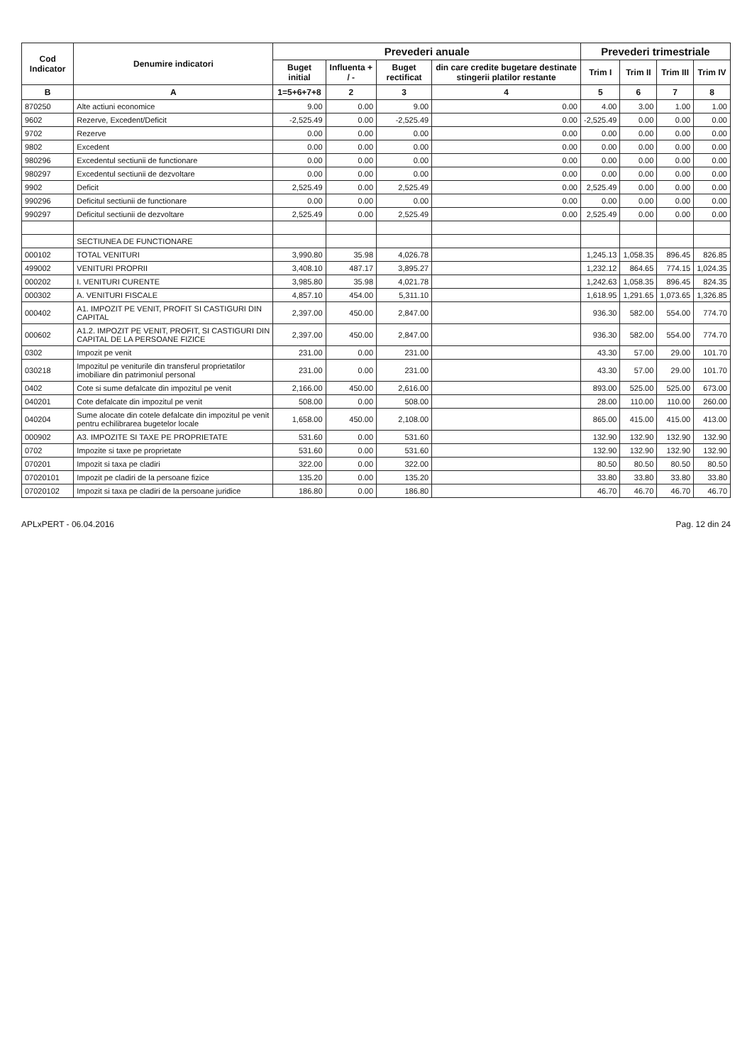| Cod Indicator | Denumire indicatori | Prevederi anuale | | | | Prevederi trimestriale | | | |
| --- | --- | --- | --- | --- | --- | --- | --- | --- | --- |
| | | Buget initial | Influenta + / - | Buget rectificat | din care credite bugetare destinate stingerii platilor restante | Trim I | Trim II | Trim III | Trim IV |
| B | A | 1=5+6+7+8 | 2 | 3 | 4 | 5 | 6 | 7 | 8 |
| 870250 | Alte actiuni economice | 9.00 | 0.00 | 9.00 | 0.00 | 4.00 | 3.00 | 1.00 | 1.00 |
| 9602 | Rezerve, Excedent/Deficit | -2,525.49 | 0.00 | -2,525.49 | 0.00 | -2,525.49 | 0.00 | 0.00 | 0.00 |
| 9702 | Rezerve | 0.00 | 0.00 | 0.00 | 0.00 | 0.00 | 0.00 | 0.00 | 0.00 |
| 9802 | Excedent | 0.00 | 0.00 | 0.00 | 0.00 | 0.00 | 0.00 | 0.00 | 0.00 |
| 980296 | Excedentul sectiunii de functionare | 0.00 | 0.00 | 0.00 | 0.00 | 0.00 | 0.00 | 0.00 | 0.00 |
| 980297 | Excedentul sectiunii de dezvoltare | 0.00 | 0.00 | 0.00 | 0.00 | 0.00 | 0.00 | 0.00 | 0.00 |
| 9902 | Deficit | 2,525.49 | 0.00 | 2,525.49 | 0.00 | 2,525.49 | 0.00 | 0.00 | 0.00 |
| 990296 | Deficitul sectiunii de functionare | 0.00 | 0.00 | 0.00 | 0.00 | 0.00 | 0.00 | 0.00 | 0.00 |
| 990297 | Deficitul sectiunii de dezvoltare | 2,525.49 | 0.00 | 2,525.49 | 0.00 | 2,525.49 | 0.00 | 0.00 | 0.00 |
| | SECTIUNEA DE FUNCTIONARE | | | | | | | | |
| 000102 | TOTAL VENITURI | 3,990.80 | 35.98 | 4,026.78 | | 1,245.13 | 1,058.35 | 896.45 | 826.85 |
| 499002 | VENITURI PROPRII | 3,408.10 | 487.17 | 3,895.27 | | 1,232.12 | 864.65 | 774.15 | 1,024.35 |
| 000202 | I. VENITURI CURENTE | 3,985.80 | 35.98 | 4,021.78 | | 1,242.63 | 1,058.35 | 896.45 | 824.35 |
| 000302 | A. VENITURI FISCALE | 4,857.10 | 454.00 | 5,311.10 | | 1,618.95 | 1,291.65 | 1,073.65 | 1,326.85 |
| 000402 | A1. IMPOZIT PE VENIT, PROFIT SI CASTIGURI DIN CAPITAL | 2,397.00 | 450.00 | 2,847.00 | | 936.30 | 582.00 | 554.00 | 774.70 |
| 000602 | A1.2. IMPOZIT PE VENIT, PROFIT, SI CASTIGURI DIN CAPITAL DE LA PERSOANE FIZICE | 2,397.00 | 450.00 | 2,847.00 | | 936.30 | 582.00 | 554.00 | 774.70 |
| 0302 | Impozit pe venit | 231.00 | 0.00 | 231.00 | | 43.30 | 57.00 | 29.00 | 101.70 |
| 030218 | Impozitul pe veniturile din transferul proprietatilor imobiliare din patrimoniul personal | 231.00 | 0.00 | 231.00 | | 43.30 | 57.00 | 29.00 | 101.70 |
| 0402 | Cote si sume defalcate din impozitul pe venit | 2,166.00 | 450.00 | 2,616.00 | | 893.00 | 525.00 | 525.00 | 673.00 |
| 040201 | Cote defalcate din impozitul pe venit | 508.00 | 0.00 | 508.00 | | 28.00 | 110.00 | 110.00 | 260.00 |
| 040204 | Sume alocate din cotele defalcate din impozitul pe venit pentru echilibrarea bugetelor locale | 1,658.00 | 450.00 | 2,108.00 | | 865.00 | 415.00 | 415.00 | 413.00 |
| 000902 | A3. IMPOZITE SI TAXE PE PROPRIETATE | 531.60 | 0.00 | 531.60 | | 132.90 | 132.90 | 132.90 | 132.90 |
| 0702 | Impozite si taxe pe proprietate | 531.60 | 0.00 | 531.60 | | 132.90 | 132.90 | 132.90 | 132.90 |
| 070201 | Impozit si taxa pe cladiri | 322.00 | 0.00 | 322.00 | | 80.50 | 80.50 | 80.50 | 80.50 |
| 07020101 | Impozit pe cladiri de la persoane fizice | 135.20 | 0.00 | 135.20 | | 33.80 | 33.80 | 33.80 | 33.80 |
| 07020102 | Impozit si taxa pe cladiri de la persoane juridice | 186.80 | 0.00 | 186.80 | | 46.70 | 46.70 | 46.70 | 46.70 |
APLxPERT - 06.04.2016 Pag. 12 din 24